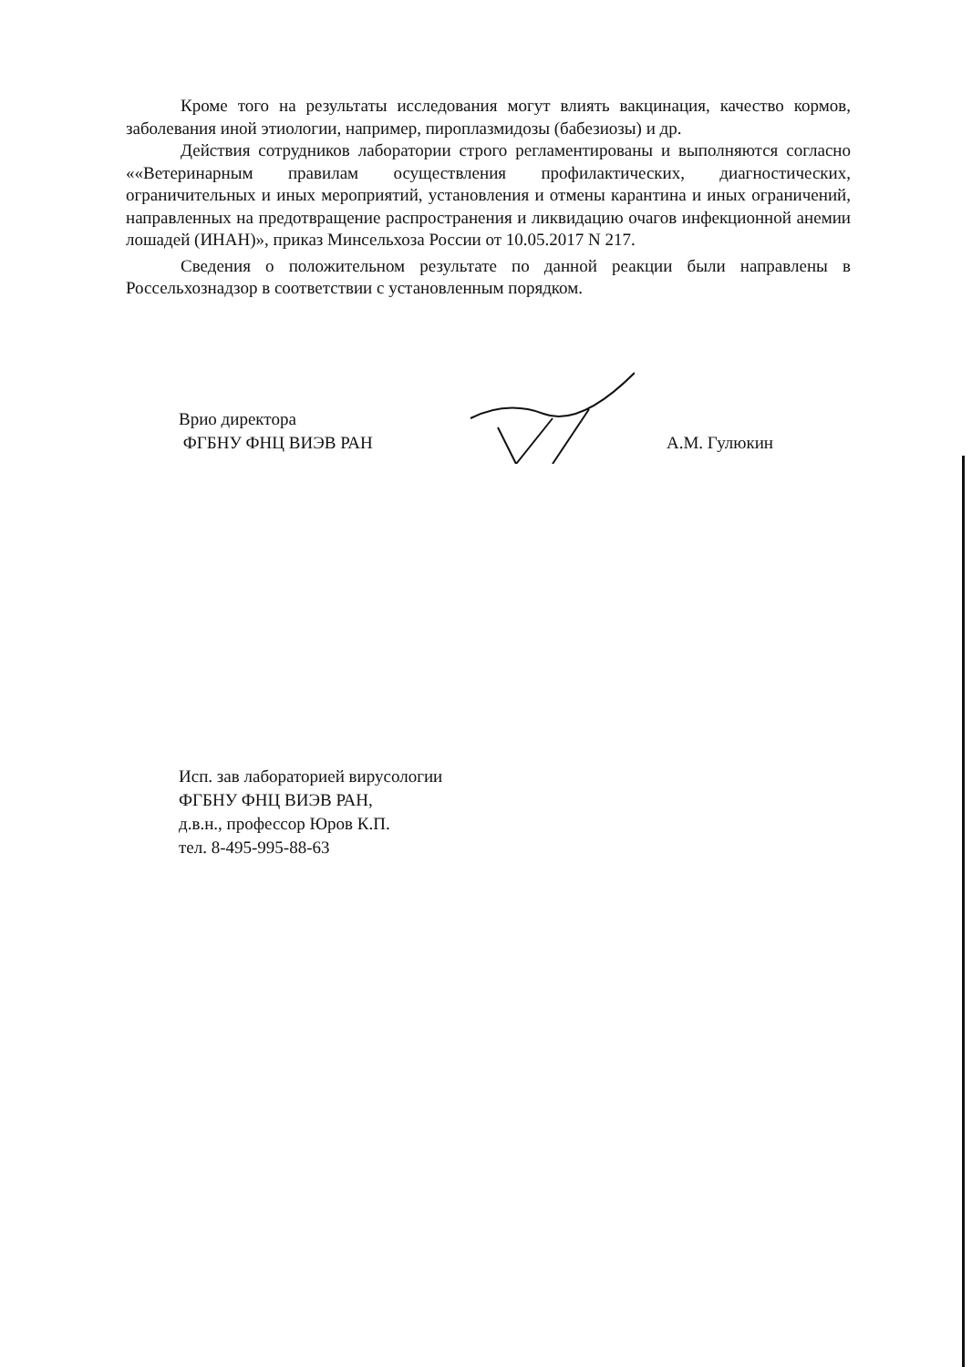Кроме того на результаты исследования могут влиять вакцинация, качество кормов, заболевания иной этиологии, например, пироплазмидозы (бабезиозы) и др.
Действия сотрудников лаборатории строго регламентированы и выполняются согласно ««Ветеринарным правилам осуществления профилактических, диагностических, ограничительных и иных мероприятий, установления и отмены карантина и иных ограничений, направленных на предотвращение распространения и ликвидацию очагов инфекционной анемии лошадей (ИНАН)», приказ Минсельхоза России от 10.05.2017 N 217.
Сведения о положительном результате по данной реакции были направлены в Россельхознадзор в соответствии с установленным порядком.
Врио директора
ФГБНУ ФНЦ ВИЭВ РАН
А.М. Гулюкин
Исп. зав лабораторией вирусологии
ФГБНУ ФНЦ ВИЭВ РАН,
д.в.н., профессор Юров К.П.
тел. 8-495-995-88-63